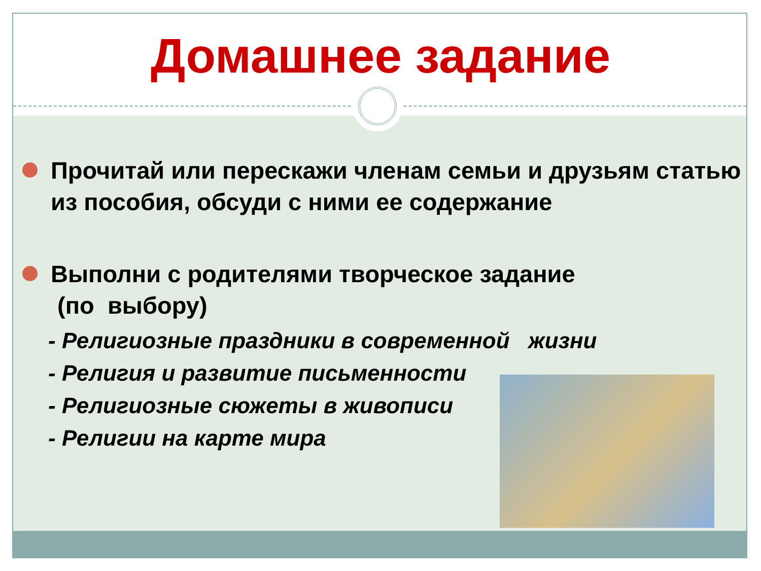Домашнее задание
Прочитай или перескажи членам семьи и друзьям статью из пособия, обсуди с ними ее содержание
Выполни с родителями творческое задание
(по выбору)
- Религиозные праздники в современной жизни
- Религия и развитие письменности
- Религиозные сюжеты в живописи
- Религии на карте мира